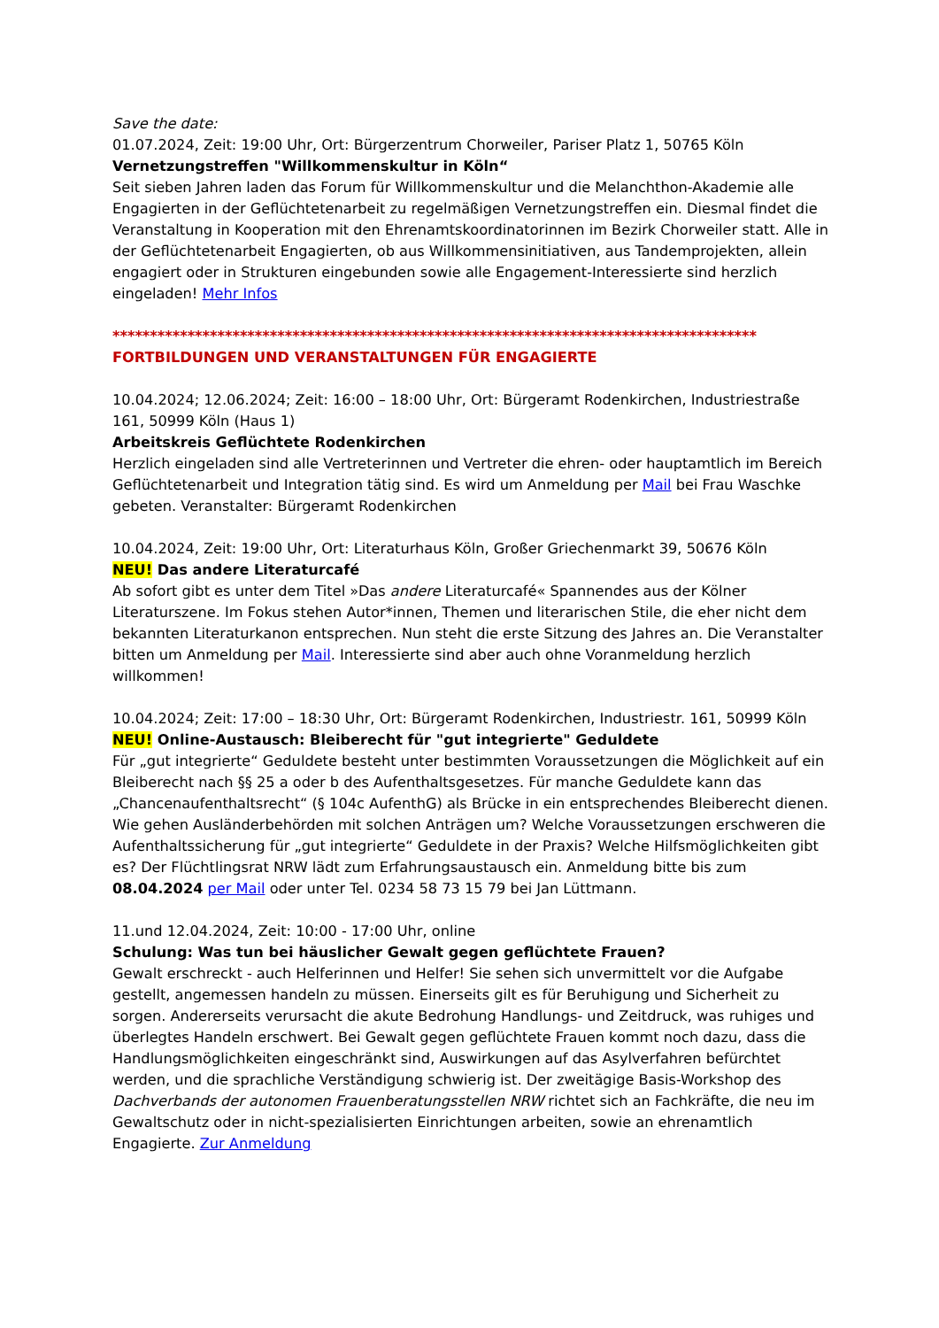Save the date:
01.07.2024, Zeit: 19:00 Uhr, Ort: Bürgerzentrum Chorweiler, Pariser Platz 1, 50765 Köln
Vernetzungstreffen "Willkommenskultur in Köln“
Seit sieben Jahren laden das Forum für Willkommenskultur und die Melanchthon-Akademie alle Engagierten in der Geflüchtetenarbeit zu regelmäßigen Vernetzungstreffen ein. Diesmal findet die Veranstaltung in Kooperation mit den Ehrenamtskoordinatorinnen im Bezirk Chorweiler statt. Alle in der Geflüchtetenarbeit Engagierten, ob aus Willkommensinitiativen, aus Tandemprojekten, allein engagiert oder in Strukturen eingebunden sowie alle Engagement-Interessierte sind herzlich eingeladen! Mehr Infos
**************************************************************************************
FORTBILDUNGEN UND VERANSTALTUNGEN FÜR ENGAGIERTE
10.04.2024; 12.06.2024; Zeit: 16:00 – 18:00 Uhr, Ort: Bürgeramt Rodenkirchen, Industriestraße 161, 50999 Köln (Haus 1)
Arbeitskreis Geflüchtete Rodenkirchen
Herzlich eingeladen sind alle Vertreterinnen und Vertreter die ehren- oder hauptamtlich im Bereich Geflüchtetenarbeit und Integration tätig sind. Es wird um Anmeldung per Mail bei Frau Waschke gebeten. Veranstalter: Bürgeramt Rodenkirchen
10.04.2024, Zeit: 19:00 Uhr, Ort: Literaturhaus Köln, Großer Griechenmarkt 39, 50676 Köln
NEU! Das andere Literaturcafé
Ab sofort gibt es unter dem Titel »Das andere Literaturcafé« Spannendes aus der Kölner Literaturszene. Im Fokus stehen Autor*innen, Themen und literarischen Stile, die eher nicht dem bekannten Literaturkanon entsprechen. Nun steht die erste Sitzung des Jahres an. Die Veranstalter bitten um Anmeldung per Mail. Interessierte sind aber auch ohne Voranmeldung herzlich willkommen!
10.04.2024; Zeit: 17:00 – 18:30 Uhr, Ort: Bürgeramt Rodenkirchen, Industriestr. 161, 50999 Köln
NEU! Online-Austausch: Bleiberecht für "gut integrierte" Geduldete
Für „gut integrierte“ Geduldete besteht unter bestimmten Voraussetzungen die Möglichkeit auf ein Bleiberecht nach §§ 25 a oder b des Aufenthaltsgesetzes. Für manche Geduldete kann das „Chancenaufenthaltsrecht“ (§ 104c AufenthG) als Brücke in ein entsprechendes Bleiberecht dienen. Wie gehen Ausländerbehörden mit solchen Anträgen um? Welche Voraussetzungen erschweren die Aufenthaltssicherung für „gut integrierte“ Geduldete in der Praxis? Welche Hilfsmöglichkeiten gibt es? Der Flüchtlingsrat NRW lädt zum Erfahrungsaustausch ein. Anmeldung bitte bis zum 08.04.2024 per Mail oder unter Tel. 0234 58 73 15 79 bei Jan Lüttmann.
11.und 12.04.2024, Zeit: 10:00 - 17:00 Uhr, online
Schulung: Was tun bei häuslicher Gewalt gegen geflüchtete Frauen?
Gewalt erschreckt - auch Helferinnen und Helfer! Sie sehen sich unvermittelt vor die Aufgabe gestellt, angemessen handeln zu müssen. Einerseits gilt es für Beruhigung und Sicherheit zu sorgen. Andererseits verursacht die akute Bedrohung Handlungs- und Zeitdruck, was ruhiges und überlegtes Handeln erschwert. Bei Gewalt gegen geflüchtete Frauen kommt noch dazu, dass die Handlungsmöglichkeiten eingeschränkt sind, Auswirkungen auf das Asylverfahren befürchtet werden, und die sprachliche Verständigung schwierig ist. Der zweitägige Basis-Workshop des Dachverbands der autonomen Frauenberatungsstellen NRW richtet sich an Fachkräfte, die neu im Gewaltschutz oder in nicht-spezialisierten Einrichtungen arbeiten, sowie an ehrenamtlich Engagierte. Zur Anmeldung